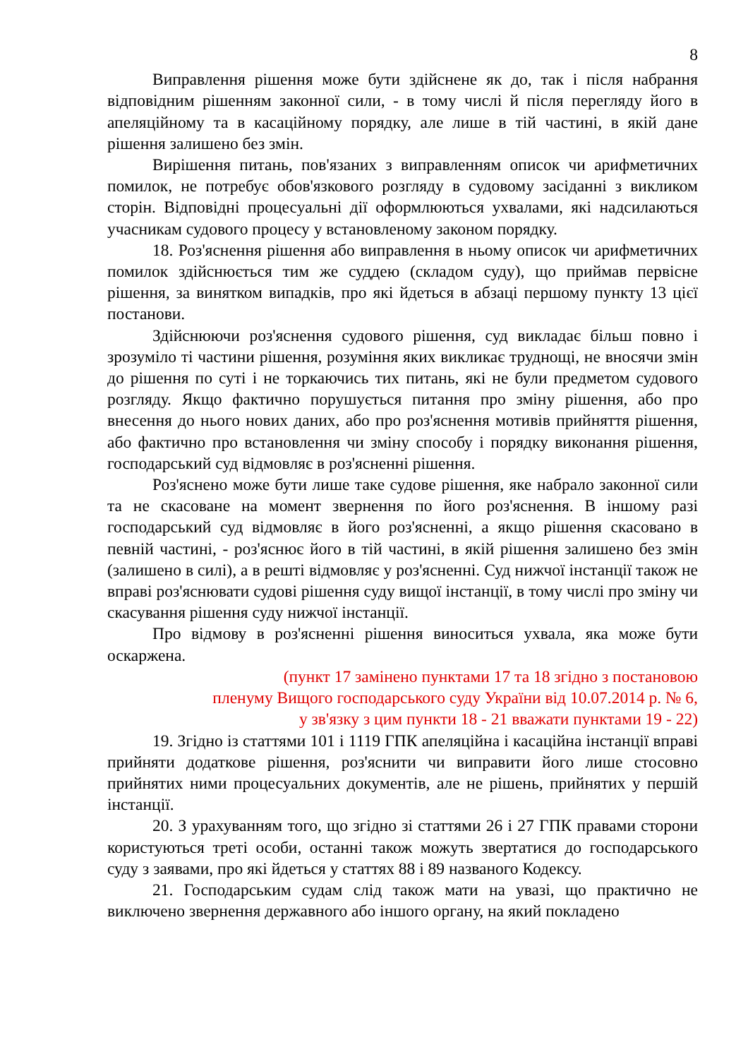8
Виправлення рішення може бути здійснене як до, так і після набрання відповідним рішенням законної сили, - в тому числі й після перегляду його в апеляційному та в касаційному порядку, але лише в тій частині, в якій дане рішення залишено без змін.
Вирішення питань, пов'язаних з виправленням описок чи арифметичних помилок, не потребує обов'язкового розгляду в судовому засіданні з викликом сторін. Відповідні процесуальні дії оформлюються ухвалами, які надсилаються учасникам судового процесу у встановленому законом порядку.
18. Роз'яснення рішення або виправлення в ньому описок чи арифметичних помилок здійснюється тим же суддею (складом суду), що приймав первісне рішення, за винятком випадків, про які йдеться в абзаці першому пункту 13 цієї постанови.
Здійснюючи роз'яснення судового рішення, суд викладає більш повно і зрозуміло ті частини рішення, розуміння яких викликає труднощі, не вносячи змін до рішення по суті і не торкаючись тих питань, які не були предметом судового розгляду. Якщо фактично порушується питання про зміну рішення, або про внесення до нього нових даних, або про роз'яснення мотивів прийняття рішення, або фактично про встановлення чи зміну способу і порядку виконання рішення, господарський суд відмовляє в роз'ясненні рішення.
Роз'яснено може бути лише таке судове рішення, яке набрало законної сили та не скасоване на момент звернення по його роз'яснення. В іншому разі господарський суд відмовляє в його роз'ясненні, а якщо рішення скасовано в певній частині, - роз'яснює його в тій частині, в якій рішення залишено без змін (залишено в силі), а в решті відмовляє у роз'ясненні. Суд нижчої інстанції також не вправі роз'яснювати судові рішення суду вищої інстанції, в тому числі про зміну чи скасування рішення суду нижчої інстанції.
Про відмову в роз'ясненні рішення виноситься ухвала, яка може бути оскаржена.
(пункт 17 замінено пунктами 17 та 18 згідно з постановою
пленуму Вищого господарського суду України від 10.07.2014 р. № 6,
у зв'язку з цим пункти 18 - 21 вважати пунктами 19 - 22)
19. Згідно із статтями 101 і 1119 ГПК апеляційна і касаційна інстанції вправі прийняти додаткове рішення, роз'яснити чи виправити його лише стосовно прийнятих ними процесуальних документів, але не рішень, прийнятих у першій інстанції.
20. З урахуванням того, що згідно зі статтями 26 і 27 ГПК правами сторони користуються треті особи, останні також можуть звертатися до господарського суду з заявами, про які йдеться у статтях 88 і 89 названого Кодексу.
21. Господарським судам слід також мати на увазі, що практично не виключено звернення державного або іншого органу, на який покладено